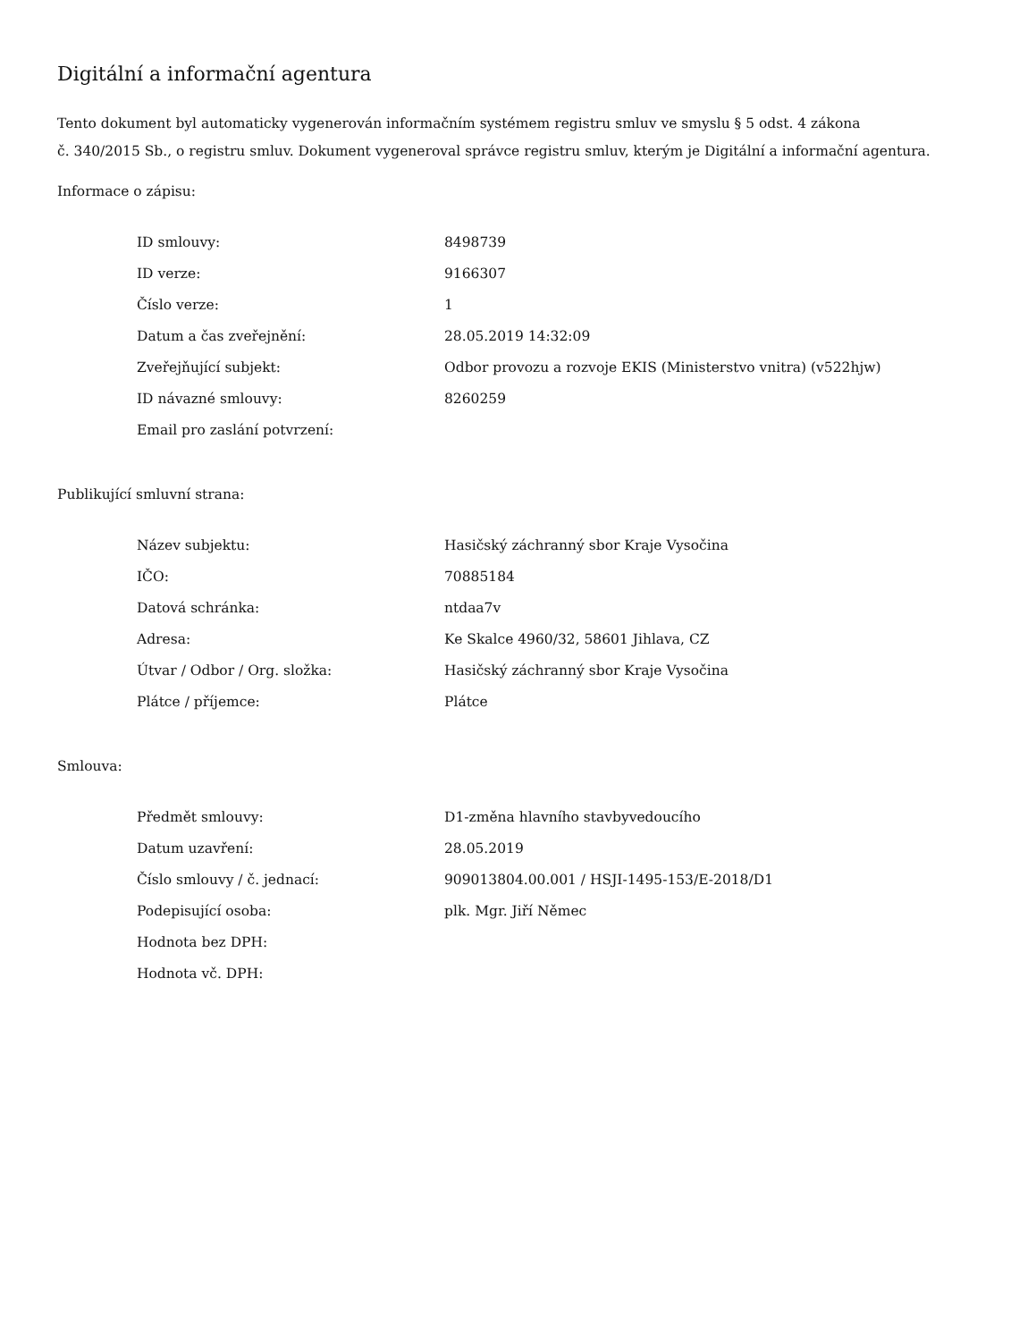Digitální a informační agentura
Tento dokument byl automaticky vygenerován informačním systémem registru smluv ve smyslu § 5 odst. 4 zákona
č. 340/2015 Sb., o registru smluv. Dokument vygeneroval správce registru smluv, kterým je Digitální a informační agentura.
Informace o zápisu:
| ID smlouvy: | 8498739 |
| ID verze: | 9166307 |
| Číslo verze: | 1 |
| Datum a čas zveřejnění: | 28.05.2019 14:32:09 |
| Zveřejňující subjekt: | Odbor provozu a rozvoje EKIS (Ministerstvo vnitra) (v522hjw) |
| ID návazné smlouvy: | 8260259 |
| Email pro zaslání potvrzení: | |
Publikující smluvní strana:
| Název subjektu: | Hasičský záchranný sbor Kraje Vysočina |
| IČO: | 70885184 |
| Datová schránka: | ntdaa7v |
| Adresa: | Ke Skalce 4960/32, 58601 Jihlava, CZ |
| Útvar / Odbor / Org. složka: | Hasičský záchranný sbor Kraje Vysočina |
| Plátce / příjemce: | Plátce |
Smlouva:
| Předmět smlouvy: | D1-změna hlavního stavbyvedoucího |
| Datum uzavření: | 28.05.2019 |
| Číslo smlouvy / č. jednací: | 909013804.00.001 / HSJI-1495-153/E-2018/D1 |
| Podepisující osoba: | plk. Mgr. Jiří Němec |
| Hodnota bez DPH: | |
| Hodnota vč. DPH: | |